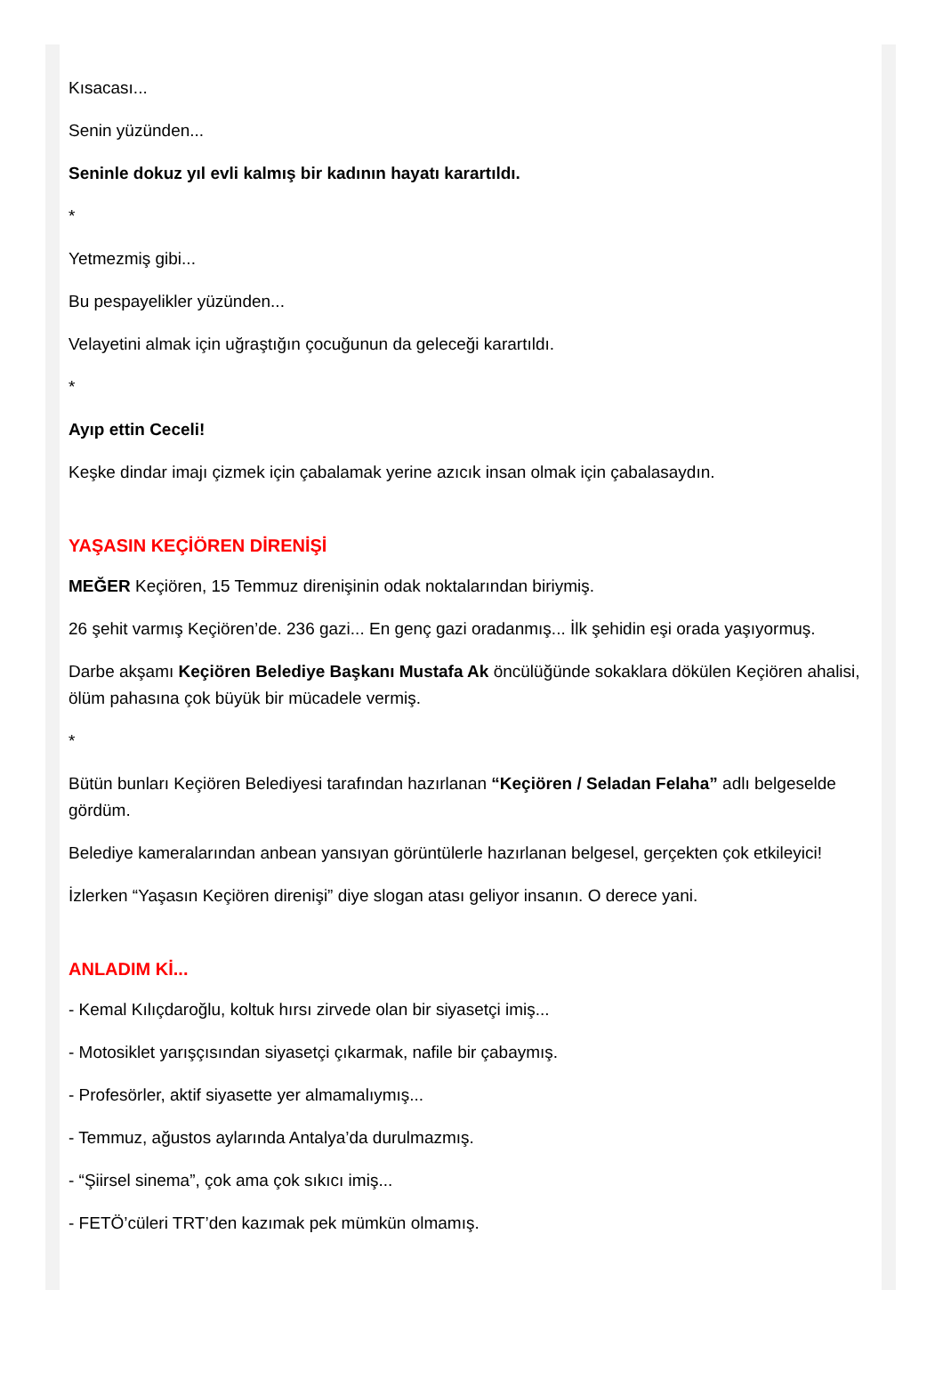Kısacası...
Senin yüzünden...
Seninle dokuz yıl evli kalmış bir kadının hayatı karartıldı.
*
Yetmezmiş gibi...
Bu pespayelikler yüzünden...
Velayetini almak için uğraştığın çocuğunun da geleceği karartıldı.
*
Ayıp ettin Ceceli!
Keşke dindar imajı çizmek için çabalamak yerine azıcık insan olmak için çabalasaydın.
YAŞASIN KEÇİÖREN DİRENİŞİ
MEĞER Keçiören, 15 Temmuz direnişinin odak noktalarından biriymiş.
26 şehit varmış Keçiören’de. 236 gazi... En genç gazi oradanmış... İlk şehidin eşi orada yaşıyormuş.
Darbe akşamı Keçiören Belediye Başkanı Mustafa Ak öncülüğünde sokaklara dökülen Keçiören ahalisi, ölüm pahasına çok büyük bir mücadele vermiş.
*
Bütün bunları Keçiören Belediyesi tarafından hazırlanan “Keçiören / Seladan Felaha” adlı belgeselde gördüm.
Belediye kameralarından anbean yansıyan görüntülerle hazırlanan belgesel, gerçekten çok etkileyici!
İzlerken “Yaşasın Keçiören direnişi” diye slogan atası geliyor insanın. O derece yani.
ANLADIM Kİ...
- Kemal Kılıçdaroğlu, koltuk hırsı zirvede olan bir siyasetçi imiş...
- Motosiklet yarışçısından siyasetçi çıkarmak, nafile bir çabaymış.
- Profesörler, aktif siyasette yer almamalıymış...
- Temmuz, ağustos aylarında Antalya’da durulmazmış.
- “Şiirsel sinema”, çok ama çok sıkıcı imiş...
- FETÖ’cüleri TRT’den kazımak pek mümkün olmamış.